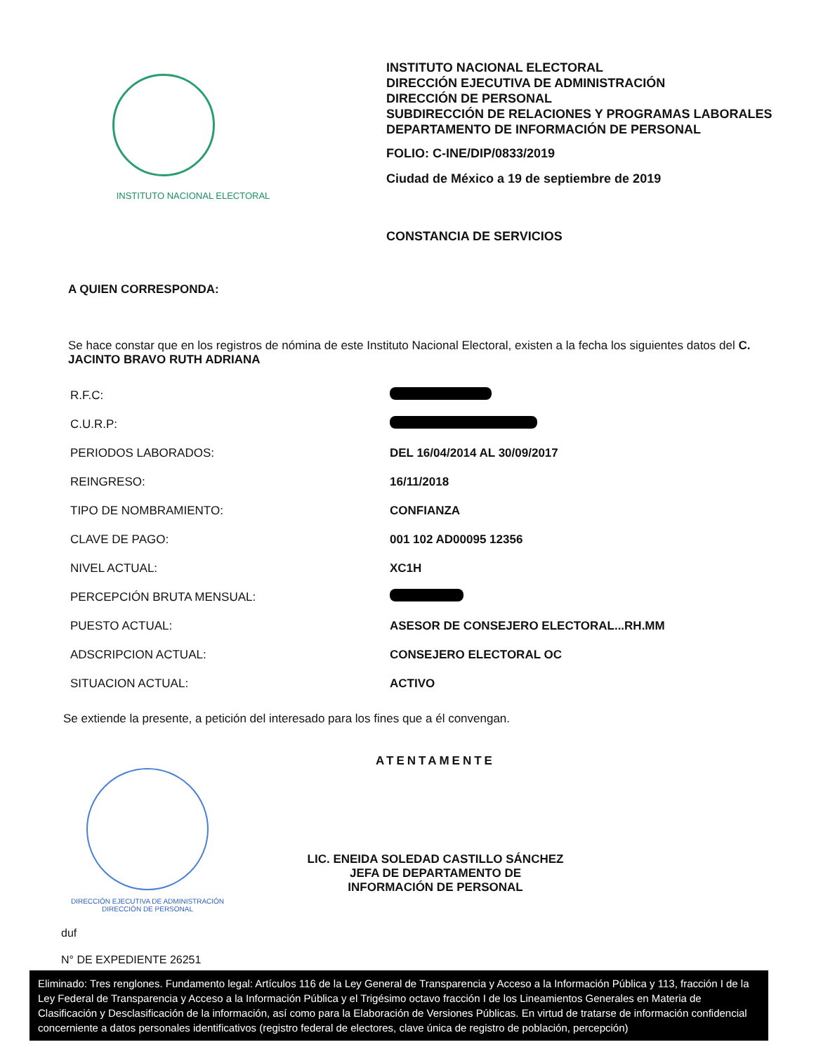INSTITUTO NACIONAL ELECTORAL
INSTITUTO NACIONAL ELECTORAL
DIRECCIÓN EJECUTIVA DE ADMINISTRACIÓN
DIRECCIÓN DE PERSONAL
SUBDIRECCIÓN DE RELACIONES Y PROGRAMAS LABORALES
DEPARTAMENTO DE INFORMACIÓN DE PERSONAL
FOLIO: C-INE/DIP/0833/2019
Ciudad de México a 19 de septiembre de 2019
CONSTANCIA DE SERVICIOS
A QUIEN CORRESPONDA:
Se hace constar que en los registros de nómina de este Instituto Nacional Electoral, existen a la fecha los siguientes datos del C. JACINTO BRAVO RUTH ADRIANA
| R.F.C: | |
| C.U.R.P: | |
| PERIODOS LABORADOS: | DEL 16/04/2014 AL 30/09/2017 |
| REINGRESO: | 16/11/2018 |
| TIPO DE NOMBRAMIENTO: | CONFIANZA |
| CLAVE DE PAGO: | 001 102 AD00095 12356 |
| NIVEL ACTUAL: | XC1H |
| PERCEPCIÓN BRUTA MENSUAL: | |
| PUESTO ACTUAL: | ASESOR DE CONSEJERO ELECTORAL...RH.MM |
| ADSCRIPCION ACTUAL: | CONSEJERO ELECTORAL OC |
| SITUACION ACTUAL: | ACTIVO |
Se extiende la presente, a petición del interesado para los fines que a él convengan.
DIRECCIÓN EJECUTIVA DE ADMINISTRACIÓN
DIRECCIÓN DE PERSONAL
ATENTAMENTE
LIC. ENEIDA SOLEDAD CASTILLO SÁNCHEZ
JEFA DE DEPARTAMENTO DE
INFORMACIÓN DE PERSONAL
duf
N° DE EXPEDIENTE 26251
Eliminado: Tres renglones. Fundamento legal: Artículos 116 de la Ley General de Transparencia y Acceso a la Información Pública y 113, fracción I de la Ley Federal de Transparencia y Acceso a la Información Pública y el Trigésimo octavo fracción I de los Lineamientos Generales en Materia de Clasificación y Desclasificación de la información, así como para la Elaboración de Versiones Públicas. En virtud de tratarse de información confidencial concerniente a datos personales identificativos (registro federal de electores, clave única de registro de población, percepción)